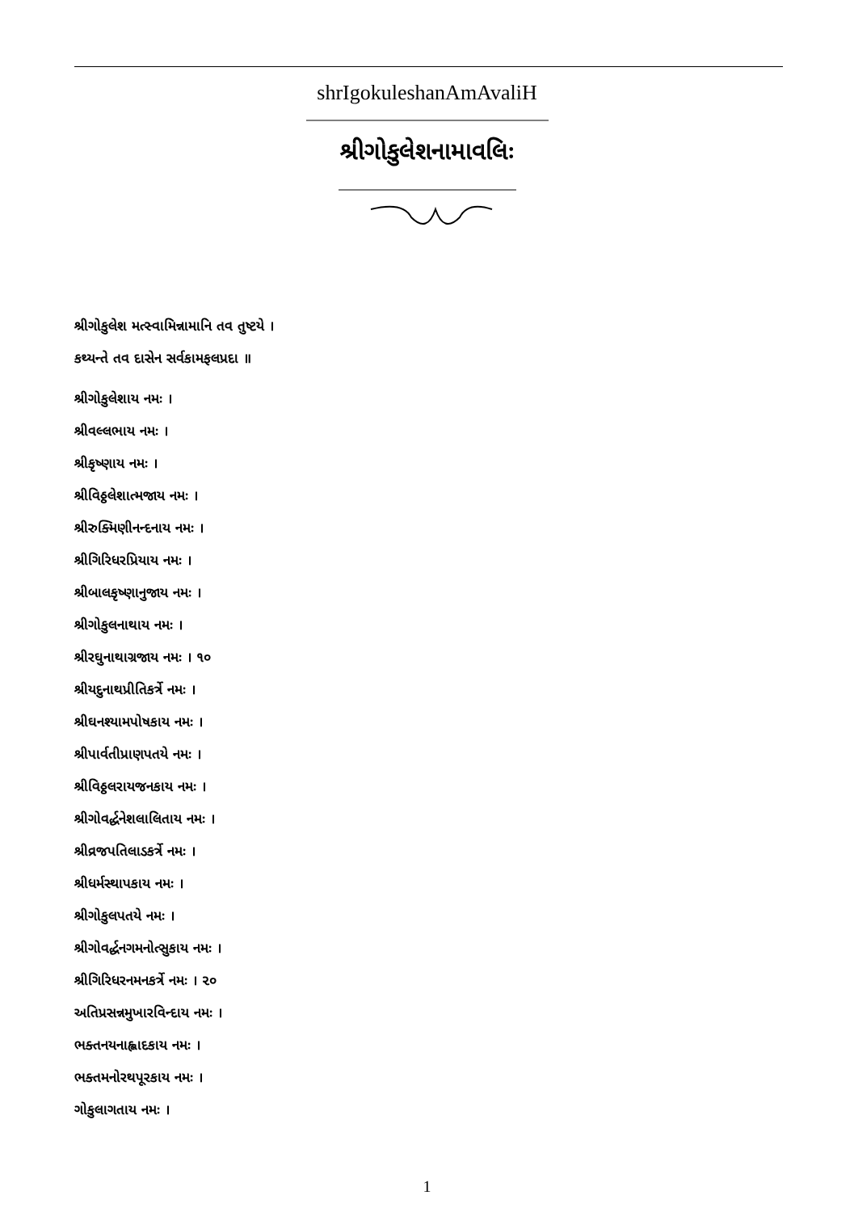shrIgokuleshanAmAvaliH
શ્રીગોકુલેશનામાવલિઃ
શ્રીગોકુલેશ મત્સ્વામિન્નામાનિ તવ તુષ્ટયે ।
કથ્યન્તે તવ દાસેન સર્વકામફલપ્રદા ॥
શ્રીગોકુલેશાય નમઃ ।
શ્રીવલ્લભાય નમઃ ।
શ્રીકૃષ્ણાય નમઃ ।
શ્રીવિઠ્ઠલેશાત્મજાય નમઃ ।
શ્રીરુક્મિણીનન્દનાય નમઃ ।
શ્રીગિરિધરપ્રિયાય નમઃ ।
શ્રીબાલકૃષ્ણાનુજાય નમઃ ।
શ્રીગોકુલનાથાય નમઃ ।
શ્રીરઘુનાથાગ્રજાય નમઃ । ૧૦
શ્રીયદુનાથપ્રીતિકર્ત્રે નમઃ ।
શ્રીઘનશ્યામપોષકાય નમઃ ।
શ્રીપાર્વતીપ્રાણપતયે નમઃ ।
શ્રીવિઠ્ઠલરાયજનકાય નમઃ ।
શ્રીગોવર્દ્ધનેશલાલિતાય નમઃ ।
શ્રીવ્રજપતિલાડકર્ત્રે નમઃ ।
શ્રીધર્મસ્થાપકાય નમઃ ।
શ્રીગોકુલપતયે નમઃ ।
શ્રીગોવર્દ્ધનગમનોત્સુકાય નમઃ ।
શ્રીગિરિધરનમનકર્ત્રે નમઃ । ૨૦
અતિપ્રસન્નમુખારવિન્દાય નમઃ ।
ભક્તનયનાહ્લાદકાય નમઃ ।
ભક્તમનોરથપૂરકાય નમઃ ।
ગોકુલાગતાય નમઃ ।
1